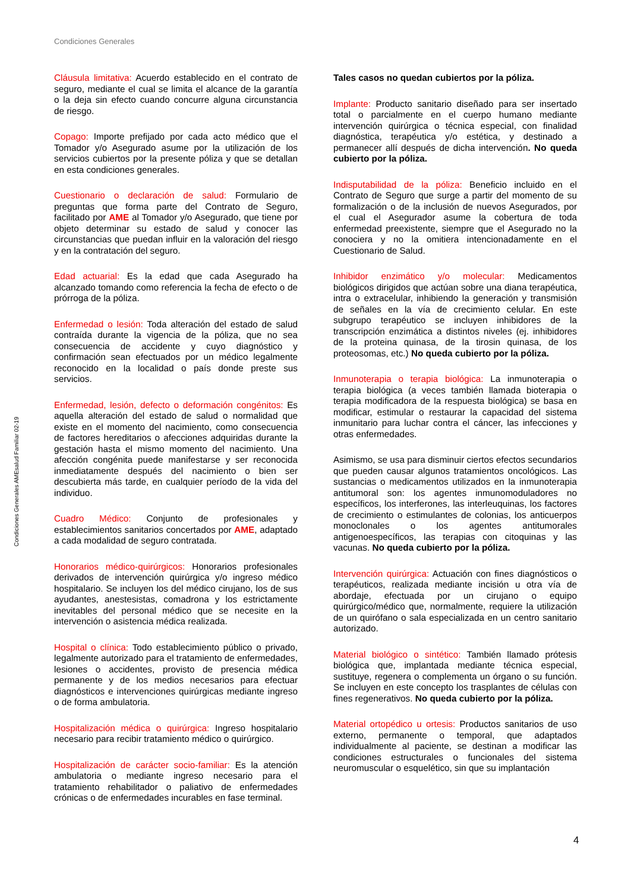Condiciones Generales
Cláusula limitativa: Acuerdo establecido en el contrato de seguro, mediante el cual se limita el alcance de la garantía o la deja sin efecto cuando concurre alguna circunstancia de riesgo.
Copago: Importe prefijado por cada acto médico que el Tomador y/o Asegurado asume por la utilización de los servicios cubiertos por la presente póliza y que se detallan en esta condiciones generales.
Cuestionario o declaración de salud: Formulario de preguntas que forma parte del Contrato de Seguro, facilitado por AME al Tomador y/o Asegurado, que tiene por objeto determinar su estado de salud y conocer las circunstancias que puedan influir en la valoración del riesgo y en la contratación del seguro.
Edad actuarial: Es la edad que cada Asegurado ha alcanzado tomando como referencia la fecha de efecto o de prórroga de la póliza.
Enfermedad o lesión: Toda alteración del estado de salud contraída durante la vigencia de la póliza, que no sea consecuencia de accidente y cuyo diagnóstico y confirmación sean efectuados por un médico legalmente reconocido en la localidad o país donde preste sus servicios.
Enfermedad, lesión, defecto o deformación congénitos: Es aquella alteración del estado de salud o normalidad que existe en el momento del nacimiento, como consecuencia de factores hereditarios o afecciones adquiridas durante la gestación hasta el mismo momento del nacimiento. Una afección congénita puede manifestarse y ser reconocida inmediatamente después del nacimiento o bien ser descubierta más tarde, en cualquier período de la vida del individuo.
Cuadro Médico: Conjunto de profesionales y establecimientos sanitarios concertados por AME, adaptado a cada modalidad de seguro contratada.
Honorarios médico-quirúrgicos: Honorarios profesionales derivados de intervención quirúrgica y/o ingreso médico hospitalario. Se incluyen los del médico cirujano, los de sus ayudantes, anestesistas, comadrona y los estrictamente inevitables del personal médico que se necesite en la intervención o asistencia médica realizada.
Hospital o clínica: Todo establecimiento público o privado, legalmente autorizado para el tratamiento de enfermedades, lesiones o accidentes, provisto de presencia médica permanente y de los medios necesarios para efectuar diagnósticos e intervenciones quirúrgicas mediante ingreso o de forma ambulatoria.
Hospitalización médica o quirúrgica: Ingreso hospitalario necesario para recibir tratamiento médico o quirúrgico.
Hospitalización de carácter socio-familiar: Es la atención ambulatoria o mediante ingreso necesario para el tratamiento rehabilitador o paliativo de enfermedades crónicas o de enfermedades incurables en fase terminal.
Tales casos no quedan cubiertos por la póliza.
Implante: Producto sanitario diseñado para ser insertado total o parcialmente en el cuerpo humano mediante intervención quirúrgica o técnica especial, con finalidad diagnóstica, terapéutica y/o estética, y destinado a permanecer allí después de dicha intervención. No queda cubierto por la póliza.
Indisputabilidad de la póliza: Beneficio incluido en el Contrato de Seguro que surge a partir del momento de su formalización o de la inclusión de nuevos Asegurados, por el cual el Asegurador asume la cobertura de toda enfermedad preexistente, siempre que el Asegurado no la conociera y no la omitiera intencionadamente en el Cuestionario de Salud.
Inhibidor enzimático y/o molecular: Medicamentos biológicos dirigidos que actúan sobre una diana terapéutica, intra o extracelular, inhibiendo la generación y transmisión de señales en la vía de crecimiento celular. En este subgrupo terapéutico se incluyen inhibidores de la transcripción enzimática a distintos niveles (ej. inhibidores de la proteina quinasa, de la tirosin quinasa, de los proteosomas, etc.) No queda cubierto por la póliza.
Inmunoterapia o terapia biológica: La inmunoterapia o terapia biológica (a veces también llamada bioterapia o terapia modificadora de la respuesta biológica) se basa en modificar, estimular o restaurar la capacidad del sistema inmunitario para luchar contra el cáncer, las infecciones y otras enfermedades.
Asimismo, se usa para disminuir ciertos efectos secundarios que pueden causar algunos tratamientos oncológicos. Las sustancias o medicamentos utilizados en la inmunoterapia antitumoral son: los agentes inmunomoduladores no específicos, los interferones, las interleuquinas, los factores de crecimiento o estimulantes de colonias, los anticuerpos monoclonales o los agentes antitumorales antigenoespecíficos, las terapias con citoquinas y las vacunas. No queda cubierto por la póliza.
Intervención quirúrgica: Actuación con fines diagnósticos o terapéuticos, realizada mediante incisión u otra vía de abordaje, efectuada por un cirujano o equipo quirúrgico/médico que, normalmente, requiere la utilización de un quirófano o sala especializada en un centro sanitario autorizado.
Material biológico o sintético: También llamado prótesis biológica que, implantada mediante técnica especial, sustituye, regenera o complementa un órgano o su función. Se incluyen en este concepto los trasplantes de células con fines regenerativos. No queda cubierto por la póliza.
Material ortopédico u ortesis: Productos sanitarios de uso externo, permanente o temporal, que adaptados individualmente al paciente, se destinan a modificar las condiciones estructurales o funcionales del sistema neuromuscular o esquelético, sin que su implantación
Condiciones Generales AMEsalud Familiar 02-19
4